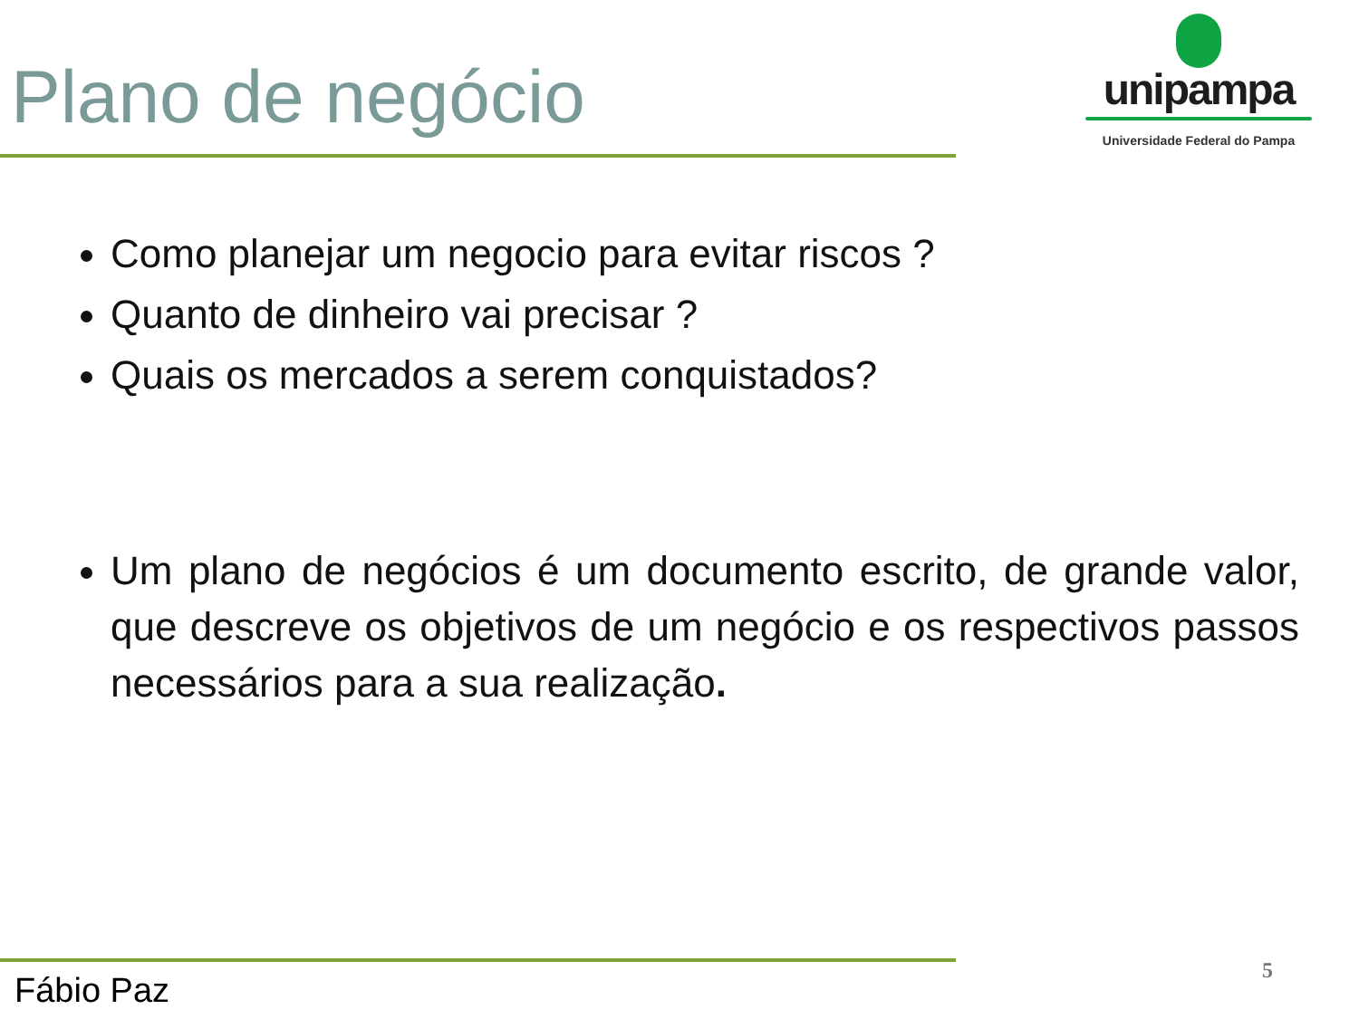Plano de negócio
unipampa
Universidade Federal do Pampa
Como planejar um negocio para evitar riscos ?
Quanto de dinheiro vai precisar ?
Quais os mercados a serem conquistados?
Um plano de negócios é um documento escrito, de grande valor, que descreve os objetivos de um negócio e os respectivos passos necessários para a sua realização.
Fábio Paz 5